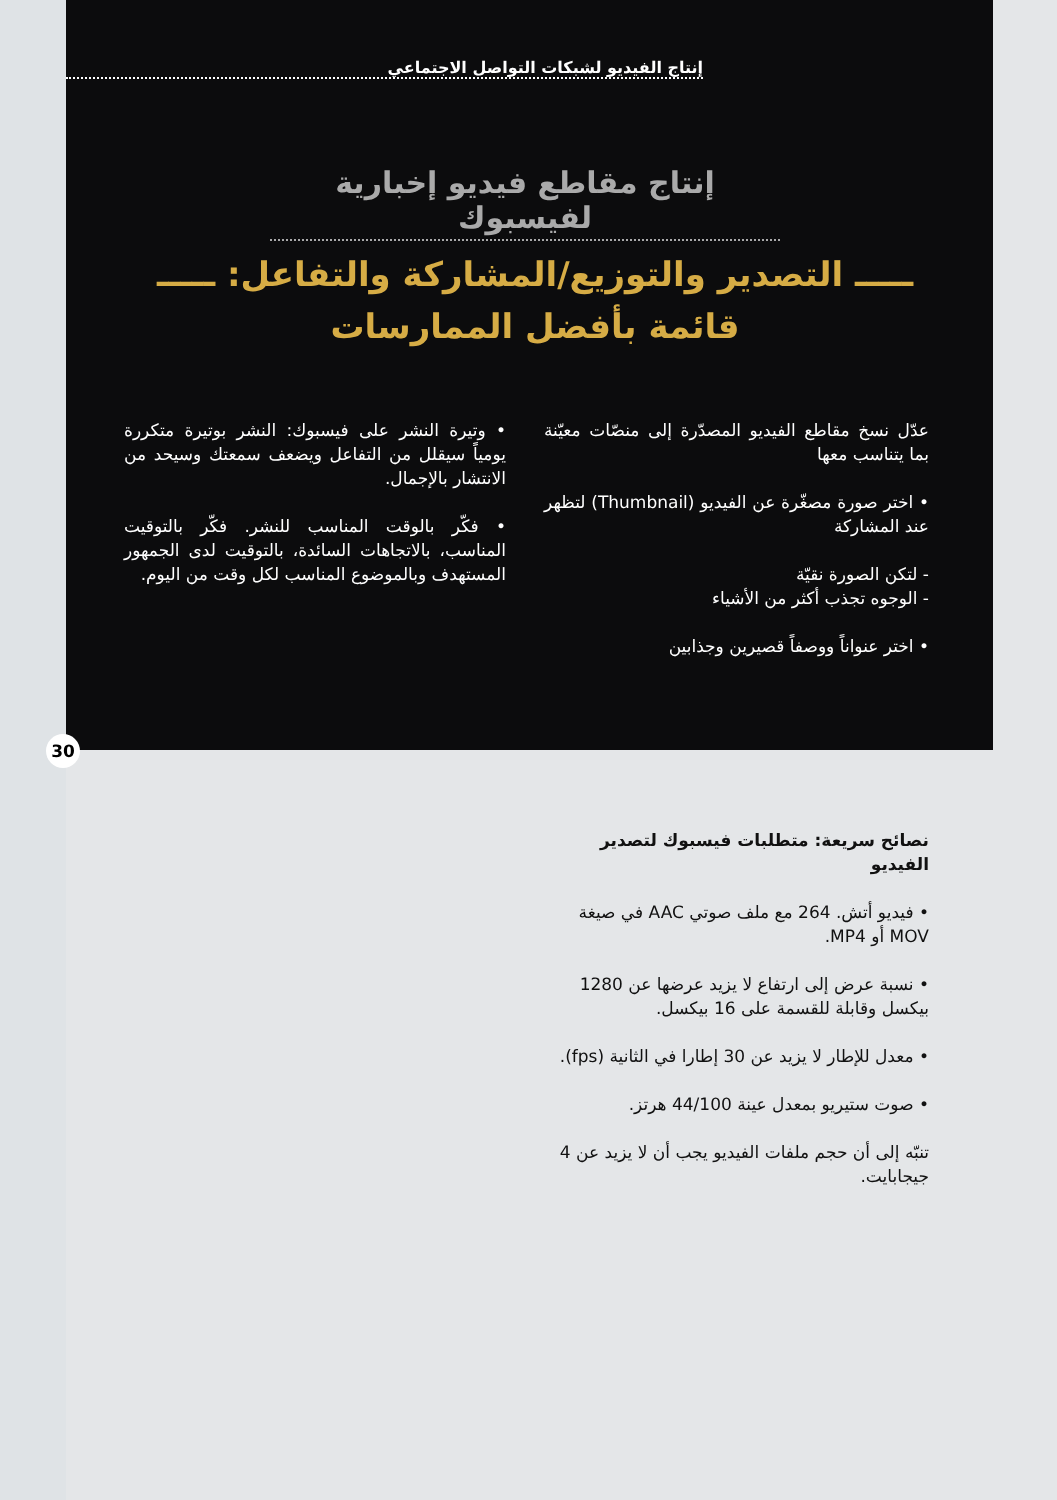إنتاج الفيديو لشبكات التواصل الاجتماعي
إنتاج مقاطع فيديو إخبارية لفيسبوك
ـــــ التصدير والتوزيع/المشاركة والتفاعل: ـــــ
قائمة بأفضل الممارسات
عدّل نسخ مقاطع الفيديو المصدّرة إلى منصّات معيّنة بما يتناسب معها
• اختر صورة مصغّرة عن الفيديو (Thumbnail) لتظهر عند المشاركة
- لتكن الصورة نقيّة
- الوجوه تجذب أكثر من الأشياء
• اختر عنواناً ووصفاً قصيرين وجذابين
• وتيرة النشر على فيسبوك: النشر بوتيرة متكررة يومياً سيقلل من التفاعل ويضعف سمعتك وسيحد من الانتشار بالإجمال.
• فكّر بالوقت المناسب للنشر. فكّر بالتوقيت المناسب، بالاتجاهات السائدة، بالتوقيت لدى الجمهور المستهدف وبالموضوع المناسب لكل وقت من اليوم.
30
نصائح سريعة: متطلبات فيسبوك لتصدير الفيديو
• فيديو أتش. 264 مع ملف صوتي AAC في صيغة MOV أو MP4.
• نسبة عرض إلى ارتفاع لا يزيد عرضها عن 1280 بيكسل وقابلة للقسمة على 16 بيكسل.
• معدل للإطار لا يزيد عن 30 إطارا في الثانية (fps).
• صوت ستيريو بمعدل عينة 44/100 هرتز.
تنبّه إلى أن حجم ملفات الفيديو يجب أن لا يزيد عن 4 جيجابايت.